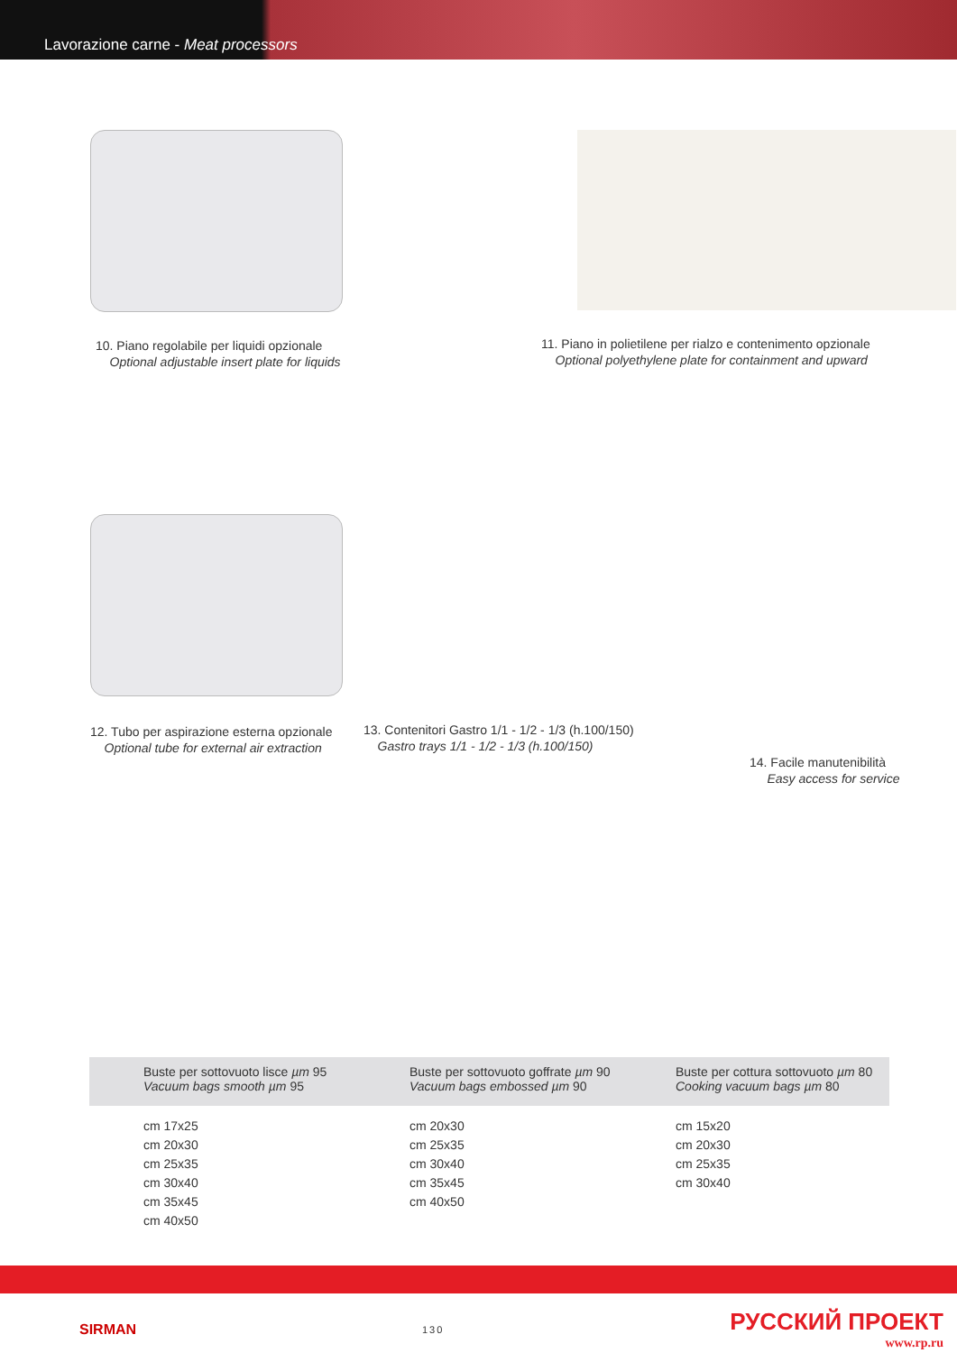Lavorazione carne - Meat processors
10. Piano regolabile per liquidi opzionale
Optional adjustable insert plate for liquids
11. Piano in polietilene per rialzo e contenimento opzionale
Optional polyethylene plate for containment and upward
12. Tubo per aspirazione esterna opzionale
Optional tube for external air extraction
13. Contenitori Gastro 1/1 - 1/2 - 1/3 (h.100/150)
Gastro trays 1/1 - 1/2 - 1/3 (h.100/150)
14. Facile manutenibilità
Easy access for service
Buste per sottovuoto lisce µm 95
Vacuum bags smooth µm 95
Buste per sottovuoto goffrate µm 90
Vacuum bags embossed µm 90
Buste per cottura sottovuoto µm 80
Cooking vacuum bags µm 80
cm 17x25
cm 20x30
cm 25x35
cm 30x40
cm 35x45
cm 40x50
cm 20x30
cm 25x35
cm 30x40
cm 35x45
cm 40x50
cm 15x20
cm 20x30
cm 25x35
cm 30x40
SIRMAN
130
РУССКИЙ ПРОЕКТ
www.rp.ru